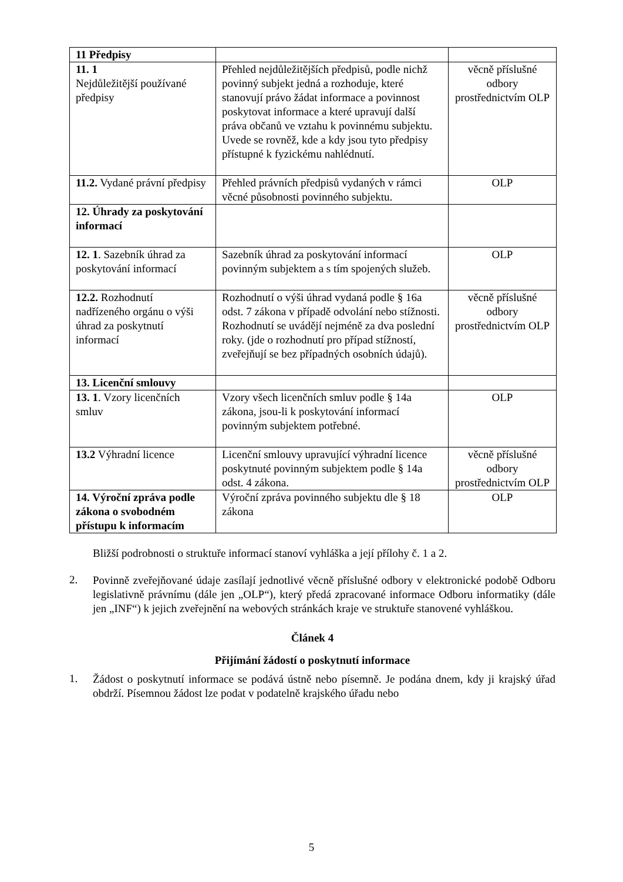| 11 Předpisy | | |
| 11. 1 Nejdůležitější používané předpisy | Přehled nejdůležitějších předpisů, podle nichž povinný subjekt jedná a rozhoduje, které stanovují právo žádat informace a povinnost poskytovat informace a které upravují další práva občanů ve vztahu k povinnému subjektu. Uvede se rovněž, kde a kdy jsou tyto předpisy přístupné k fyzickému nahlédnutí. | věcně příslušné odbory prostřednictvím OLP |
| 11.2. Vydané právní předpisy | Přehled právních předpisů vydaných v rámci věcné působnosti povinného subjektu. | OLP |
| 12. Úhrady za poskytování informací | | |
| 12. 1 . Sazebník úhrad za poskytování informací | Sazebník úhrad za poskytování informací povinným subjektem a s tím spojených služeb. | OLP |
| 12.2. Rozhodnutí nadřízeného orgánu o výši úhrad za poskytnutí informací | Rozhodnutí o výši úhrad vydaná podle § 16a odst. 7 zákona v případě odvolání nebo stížnosti. Rozhodnutí se uvádějí nejméně za dva poslední roky. (jde o rozhodnutí pro případ stížností, zveřejňují se bez případných osobních údajů). | věcně příslušné odbory prostřednictvím OLP |
| 13. Licenční smlouvy | | |
| 13. 1 . Vzory licenčních smluv | Vzory všech licenčních smluv podle § 14a zákona, jsou-li k poskytování informací povinným subjektem potřebné. | OLP |
| 13.2 Výhradní licence | Licenční smlouvy upravující výhradní licence poskytnuté povinným subjektem podle § 14a odst. 4 zákona. | věcně příslušné odbory prostřednictvím OLP |
| 14. Výroční zpráva podle zákona o svobodném přístupu k informacím | Výroční zpráva povinného subjektu dle § 18 zákona | OLP |
Bližší podrobnosti o struktuře informací stanoví vyhláška a její přílohy č. 1 a 2.
2.
Povinně zveřejňované údaje zasílají jednotlivé věcně příslušné odbory v elektronické podobě Odboru legislativně právnímu (dále jen „OLP“), který předá zpracované informace Odboru informatiky (dále jen „INF“) k jejich zveřejnění na webových stránkách kraje ve struktuře stanovené vyhláškou.
Článek 4
Přijímání žádostí o poskytnutí informace
1.
Žádost o poskytnutí informace se podává ústně nebo písemně. Je podána dnem, kdy ji krajský úřad obdrží. Písemnou žádost lze podat v podatelně krajského úřadu nebo
5